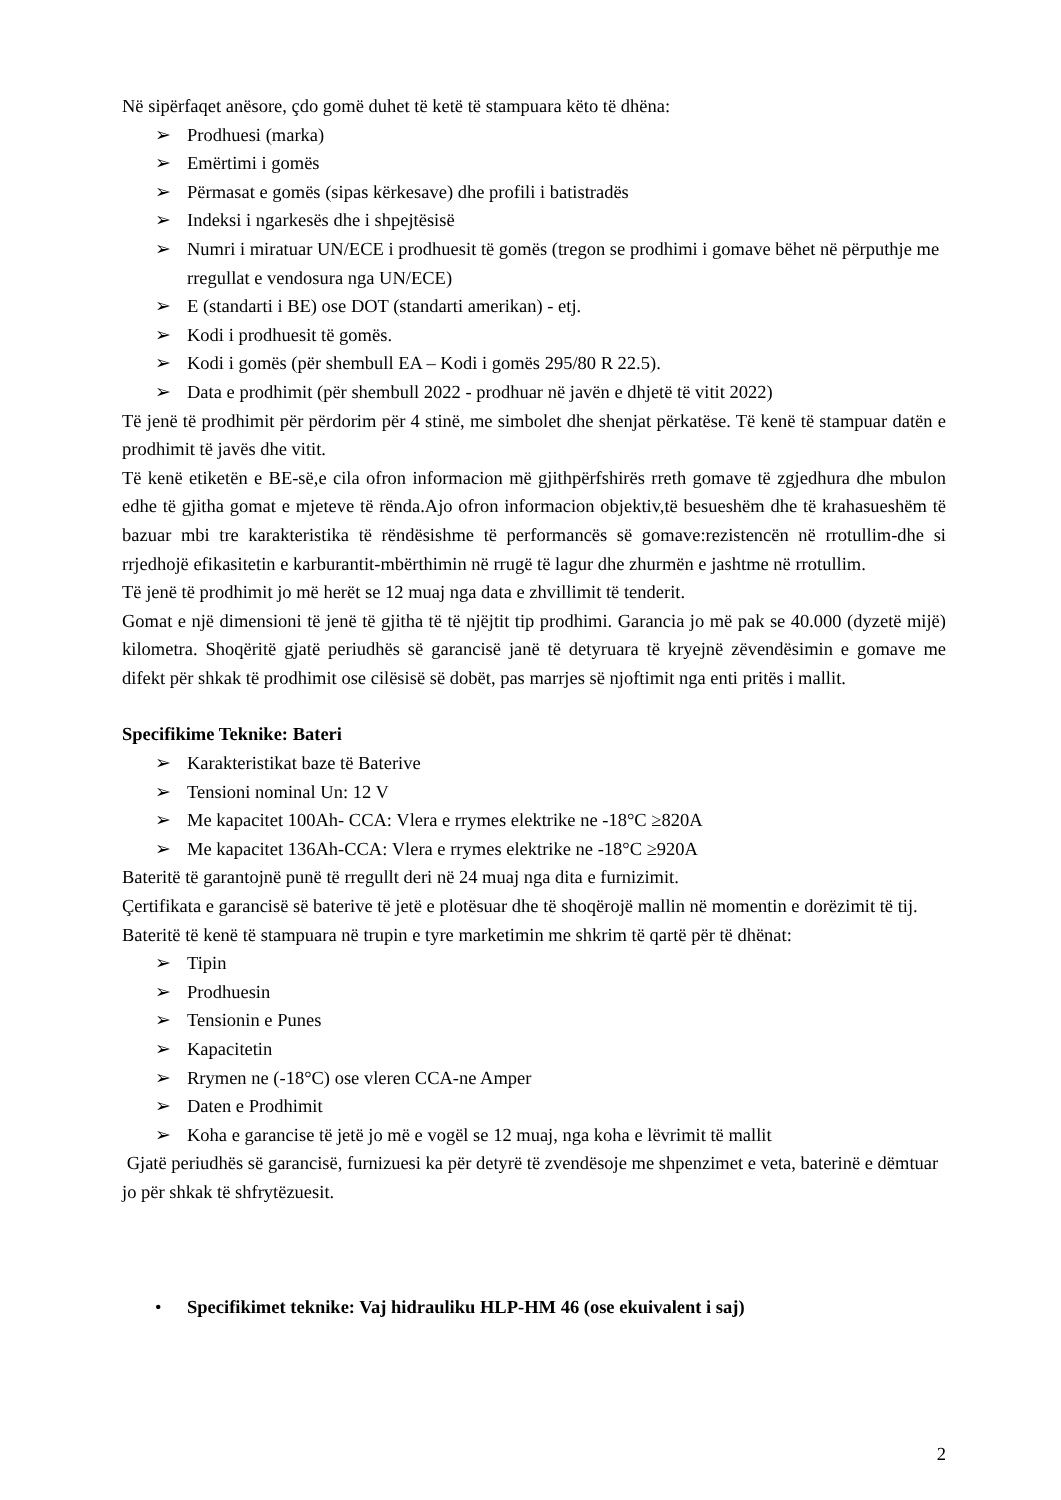Në sipërfaqet anësore, çdo gomë duhet të ketë të stampuara këto të dhëna:
➢ Prodhuesi (marka)
➢ Emërtimi i gomës
➢ Përmasat e gomës (sipas kërkesave) dhe profili i batistradës
➢ Indeksi i ngarkesës dhe i shpejtësisë
➢ Numri i miratuar UN/ECE i prodhuesit të gomës (tregon se prodhimi i gomave bëhet në përputhje me rregullat e vendosura nga UN/ECE)
➢ E (standarti i BE) ose DOT (standarti amerikan) - etj.
➢ Kodi i prodhuesit të gomës.
➢ Kodi i gomës (për shembull EA – Kodi i gomës 295/80 R 22.5).
➢ Data e prodhimit (për shembull 2022 - prodhuar në javën e dhjetë të vitit 2022)
Të jenë të prodhimit për përdorim për 4 stinë, me simbolet dhe shenjat përkatëse. Të kenë të stampuar datën e prodhimit të javës dhe vitit.
Të kenë etiketën e BE-së,e cila ofron informacion më gjithpërfshirës rreth gomave të zgjedhura dhe mbulon edhe të gjitha gomat e mjeteve të rënda.Ajo ofron informacion objektiv,të besueshëm dhe të krahasueshëm të bazuar mbi tre karakteristika të rëndësishme të performancës së gomave:rezistencën në rrotullim-dhe si rrjedhojë efikasitetin e karburantit-mbërthimin në rrugë të lagur dhe zhurmën e jashtme në rrotullim.
Të jenë të prodhimit jo më herët se 12 muaj nga data e zhvillimit të tenderit.
Gomat e një dimensioni të jenë të gjitha të të njëjtit tip prodhimi. Garancia jo më pak se 40.000 (dyzetë mijë) kilometra. Shoqëritë gjatë periudhës së garancisë janë të detyruara të kryejnë zëvendësimin e gomave me difekt për shkak të prodhimit ose cilësisë së dobët, pas marrjes së njoftimit nga enti pritës i mallit.
Specifikime Teknike: Bateri
➢ Karakteristikat baze të Baterive
➢ Tensioni nominal Un: 12 V
➢ Me kapacitet 100Ah- CCA: Vlera e rrymes elektrike ne -18°C ≥820A
➢ Me kapacitet 136Ah-CCA: Vlera e rrymes elektrike ne -18°C ≥920A
Bateritë të garantojnë punë të rregullt deri në 24 muaj nga dita e furnizimit.
Çertifikata e garancisë së baterive të jetë e plotësuar dhe të shoqërojë mallin në momentin e dorëzimit të tij.
Bateritë të kenë të stampuara në trupin e tyre marketimin me shkrim të qartë për të dhënat:
➢ Tipin
➢ Prodhuesin
➢ Tensionin e Punes
➢ Kapacitetin
➢ Rrymen ne (-18°C) ose vleren CCA-ne Amper
➢ Daten e Prodhimit
➢ Koha e garancise të jetë jo më e vogël se 12 muaj, nga koha e lëvrimit të mallit
Gjatë periudhës së garancisë, furnizuesi ka për detyrë të zvendësoje me shpenzimet e veta, baterinë e dëmtuar jo për shkak të shfrytëzuesit.
• Specifikimet teknike: Vaj hidrauliku HLP-HM 46 (ose ekuivalent i saj)
2